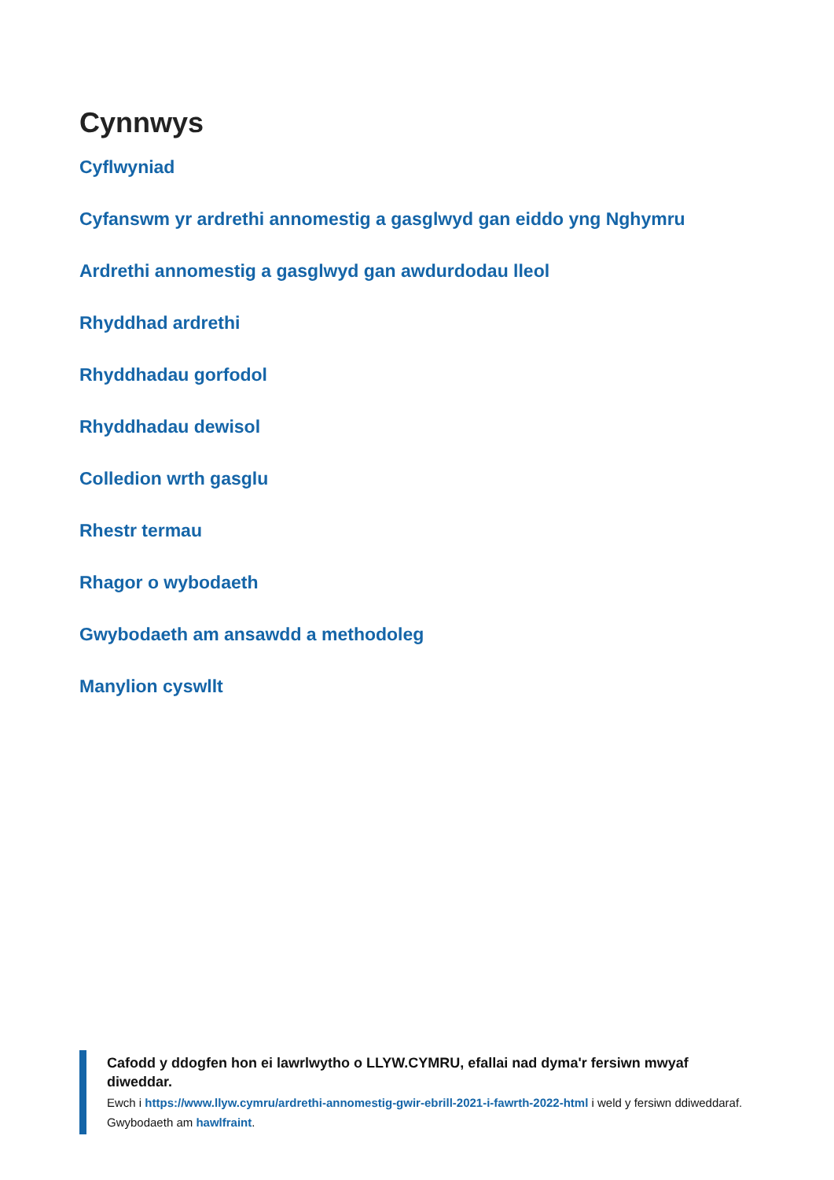Cynnwys
Cyflwyniad
Cyfanswm yr ardrethi annomestig a gasglwyd gan eiddo yng Nghymru
Ardrethi annomestig a gasglwyd gan awdurdodau lleol
Rhyddhad ardrethi
Rhyddhadau gorfodol
Rhyddhadau dewisol
Colledion wrth gasglu
Rhestr termau
Rhagor o wybodaeth
Gwybodaeth am ansawdd a methodoleg
Manylion cyswllt
Cafodd y ddogfen hon ei lawrlwytho o LLYW.CYMRU, efallai nad dyma'r fersiwn mwyaf diweddar.
Ewch i https://www.llyw.cymru/ardrethi-annomestig-gwir-ebrill-2021-i-fawrth-2022-html i weld y fersiwn ddiweddaraf.
Gwybodaeth am hawlfraint.